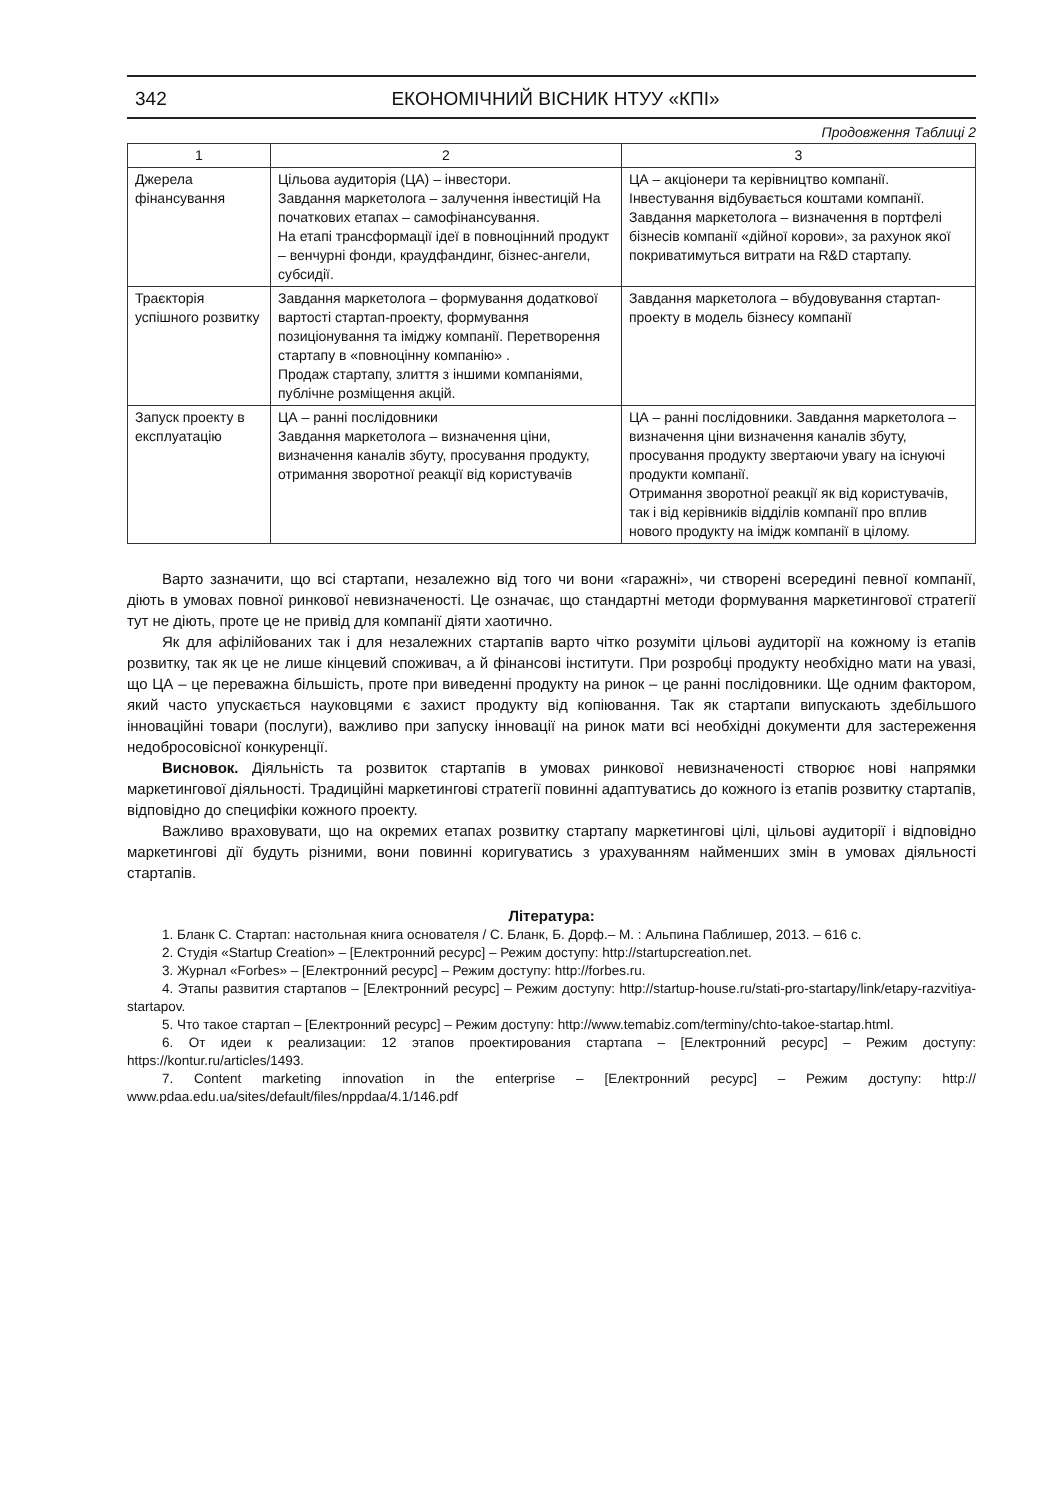342 ЕКОНОМІЧНИЙ ВІСНИК НТУУ «КПІ»
Продовження Таблиці 2
| 1 | 2 | 3 |
| --- | --- | --- |
| Джерела фінансування | Цільова аудиторія (ЦА) – інвестори. Завдання маркетолога – залучення інвестицій На початкових етапах – самофінансування. На етапі трансформації ідеї в повноцінний продукт – венчурні фонди, краудфандинг, бізнес-ангели, субсидії. | ЦА – акціонери та керівництво компанії. Інвестування відбувається коштами компанії. Завдання маркетолога – визначення в портфелі бізнесів компанії «дійної корови», за рахунок якої покриватимуться витрати на R&D стартапу. |
| Траєкторія успішного розвитку | Завдання маркетолога – формування додаткової вартості стартап-проекту, формування позиціонування та іміджу компанії. Перетворення стартапу в «повноцінну компанію» . Продаж стартапу, злиття з іншими компаніями, публічне розміщення акцій. | Завдання маркетолога – вбудовування стартап-проекту в модель бізнесу компанії |
| Запуск проекту в експлуатацію | ЦА – ранні послідовники Завдання маркетолога – визначення ціни, визначення каналів збуту, просування продукту, отримання зворотної реакції від користувачів | ЦА – ранні послідовники. Завдання маркетолога – визначення ціни визначення каналів збуту, просування продукту звертаючи увагу на існуючі продукти компанії. Отримання зворотної реакції як від користувачів, так і від керівників відділів компанії про вплив нового продукту на імідж компанії в цілому. |
Варто зазначити, що всі стартапи, незалежно від того чи вони «гаражні», чи створені всередині певної компанії, діють в умовах повної ринкової невизначеності. Це означає, що стандартні методи формування маркетингової стратегії тут не діють, проте це не привід для компанії діяти хаотично.
Як для афілійованих так і для незалежних стартапів варто чітко розуміти цільові аудиторії на кожному із етапів розвитку, так як це не лише кінцевий споживач, а й фінансові інститути. При розробці продукту необхідно мати на увазі, що ЦА – це переважна більшість, проте при виведенні продукту на ринок – це ранні послідовники. Ще одним фактором, який часто упускається науковцями є захист продукту від копіювання. Так як стартапи випускають здебільшого інноваційні товари (послуги), важливо при запуску інновації на ринок мати всі необхідні документи для застереження недобросовісної конкуренції.
Висновок. Діяльність та розвиток стартапів в умовах ринкової невизначеності створює нові напрямки маркетингової діяльності. Традиційні маркетингові стратегії повинні адаптуватись до кожного із етапів розвитку стартапів, відповідно до специфіки кожного проекту.
Важливо враховувати, що на окремих етапах розвитку стартапу маркетингові цілі, цільові аудиторії і відповідно маркетингові дії будуть різними, вони повинні коригуватись з урахуванням найменших змін в умовах діяльності стартапів.
Література:
1. Бланк С. Стартап: настольная книга основателя / С. Бланк, Б. Дорф.– М. : Альпина Паблишер, 2013. – 616 с.
2. Студія «Startup Creation» – [Електронний ресурс] – Режим доступу: http://startupcreation.net.
3. Журнал «Forbes» – [Електронний ресурс] – Режим доступу: http://forbes.ru.
4. Этапы развития стартапов – [Електронний ресурс] – Режим доступу: http://startup-house.ru/stati-pro-startapy/link/etapy-razvitiya-startapov.
5. Что такое стартап – [Електронний ресурс] – Режим доступу: http://www.temabiz.com/terminy/chto-takoe-startap.html.
6. От идеи к реализации: 12 этапов проектирования стартапа – [Електронний ресурс] – Режим доступу: https://kontur.ru/articles/1493.
7. Content marketing innovation in the enterprise – [Електронний ресурс] – Режим доступу: http:// www.pdaa.edu.ua/sites/default/files/nppdaa/4.1/146.pdf